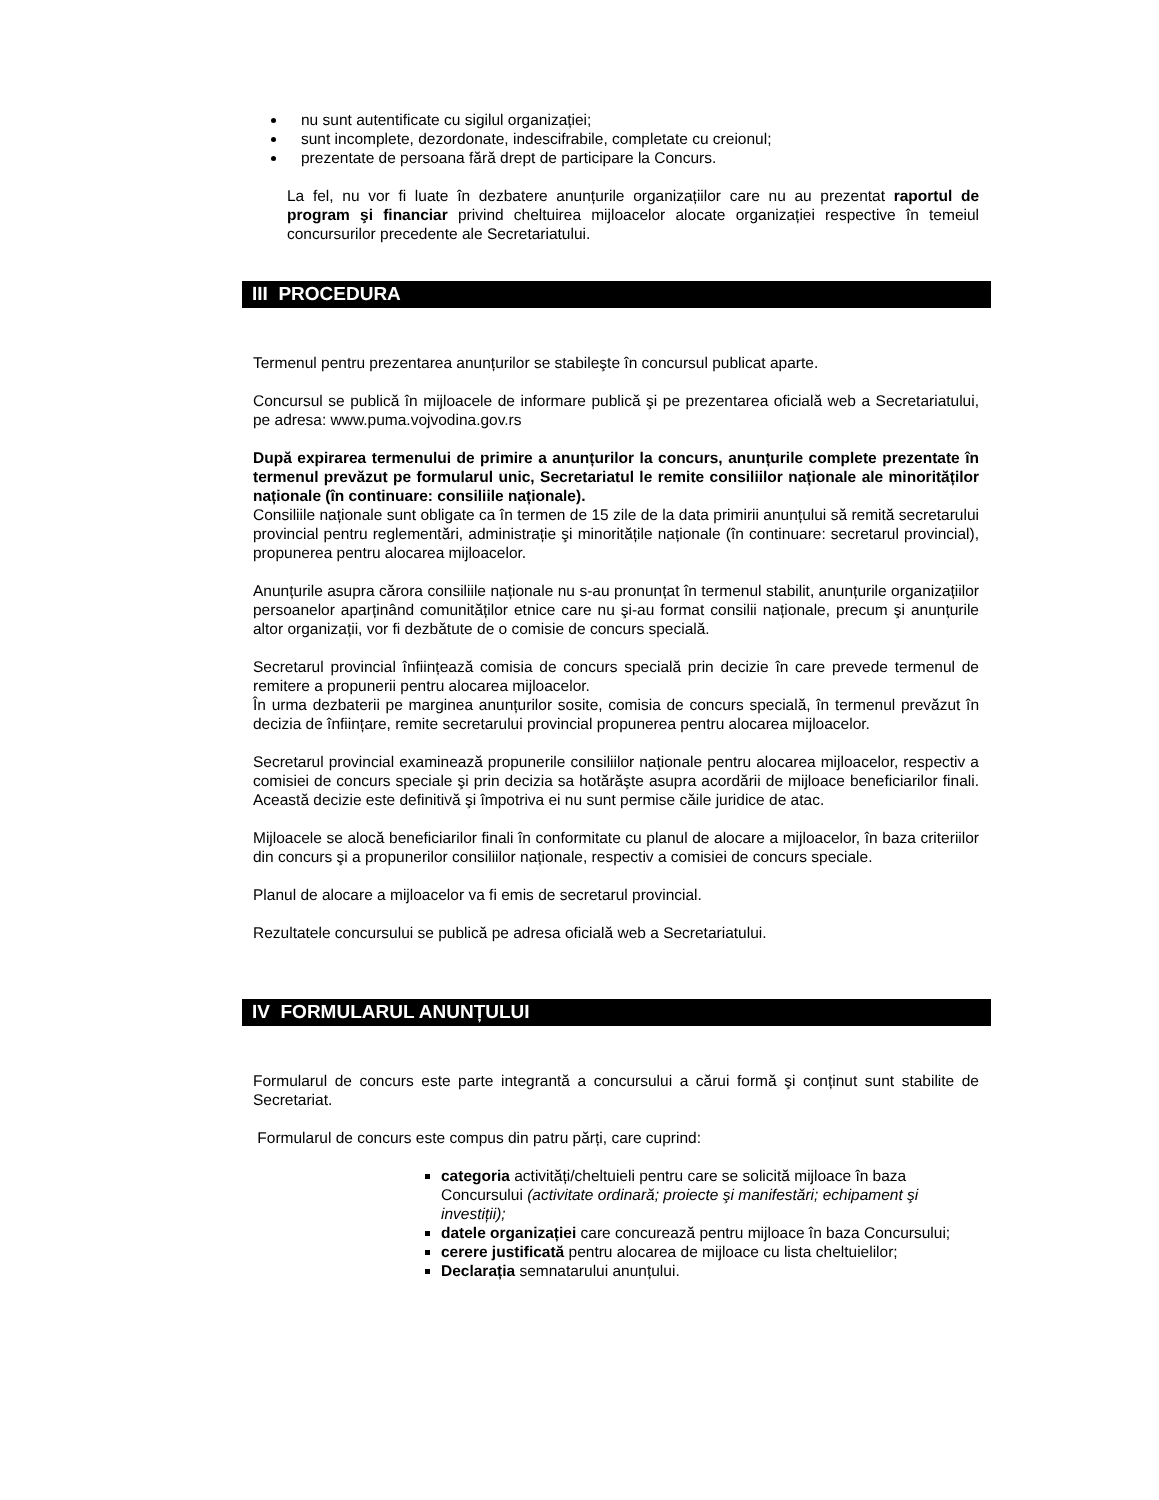nu sunt autentificate cu sigilul organizației;
sunt incomplete, dezordonate, indescifrabile, completate cu creionul;
prezentate de persoana fără drept de participare la Concurs.
La fel, nu vor fi luate în dezbatere anunțurile organizațiilor care nu au prezentat raportul de program şi financiar privind cheltuirea mijloacelor alocate organizației respective în temeiul concursurilor precedente ale Secretariatului.
III PROCEDURA
Termenul pentru prezentarea anunțurilor se stabileşte în concursul publicat aparte.
Concursul se publică în mijloacele de informare publică şi pe prezentarea oficială web a Secretariatului, pe adresa: www.puma.vojvodina.gov.rs
După expirarea termenului de primire a anunțurilor la concurs, anunțurile complete prezentate în termenul prevăzut pe formularul unic, Secretariatul le remite consiliilor naționale ale minorităților naționale (în continuare: consiliile naționale).
Consiliile naționale sunt obligate ca în termen de 15 zile de la data primirii anunțului să remită secretarului provincial pentru reglementări, administrație şi minoritățile naționale (în continuare: secretarul provincial), propunerea pentru alocarea mijloacelor.
Anunțurile asupra cărora consiliile naționale nu s-au pronunțat în termenul stabilit, anunțurile organizațiilor persoanelor aparținând comunităților etnice care nu şi-au format consilii naționale, precum şi anunțurile altor organizații, vor fi dezbătute de o comisie de concurs specială.
Secretarul provincial înființează comisia de concurs specială prin decizie în care prevede termenul de remitere a propunerii pentru alocarea mijloacelor.
În urma dezbaterii pe marginea anunțurilor sosite, comisia de concurs specială, în termenul prevăzut în decizia de înființare, remite secretarului provincial propunerea pentru alocarea mijloacelor.
Secretarul provincial examinează propunerile consiliilor naționale pentru alocarea mijloacelor, respectiv a comisiei de concurs speciale şi prin decizia sa hotărăşte asupra acordării de mijloace beneficiarilor finali. Această decizie este definitivă şi împotriva ei nu sunt permise căile juridice de atac.
Mijloacele se alocă beneficiarilor finali în conformitate cu planul de alocare a mijloacelor, în baza criteriilor din concurs şi a propunerilor consiliilor naționale, respectiv a comisiei de concurs speciale.
Planul de alocare a mijloacelor va fi emis de secretarul provincial.
Rezultatele concursului se publică pe adresa oficială web a Secretariatului.
IV FORMULARUL ANUNȚULUI
Formularul de concurs este parte integrantă a concursului a cărui formă şi conținut sunt stabilite de Secretariat.
Formularul de concurs este compus din patru părți, care cuprind:
categoria activități/cheltuieli pentru care se solicită mijloace în baza Concursului (activitate ordinară; proiecte şi manifestări; echipament şi investiții);
datele organizației care concurează pentru mijloace în baza Concursului;
cerere justificată pentru alocarea de mijloace cu lista cheltuielilor;
Declarația semnatarului anunțului.